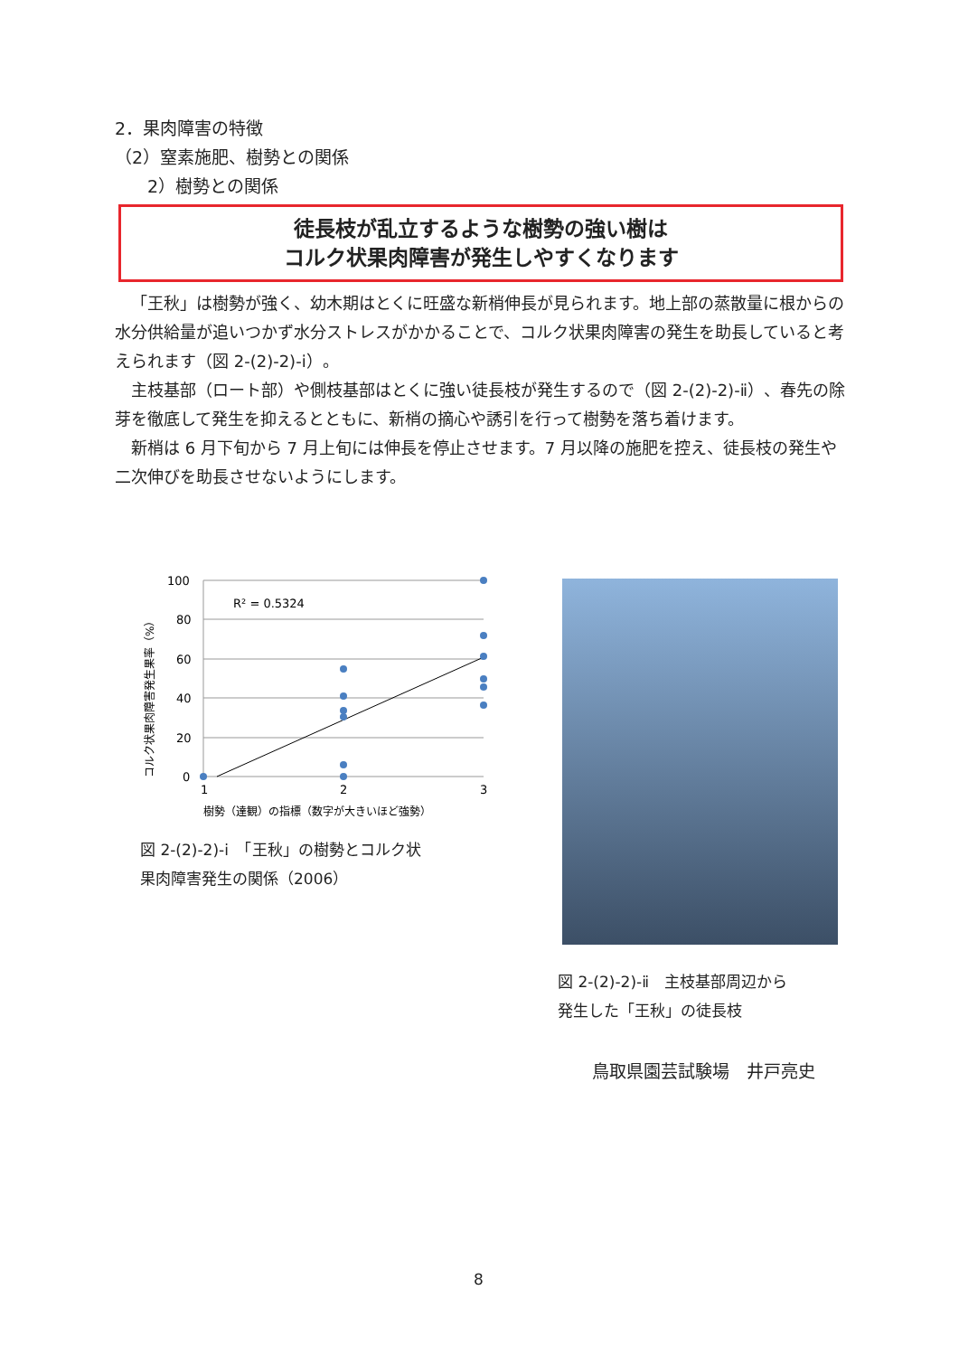2．果肉障害の特徴
（2）窒素施肥、樹勢との関係
2）樹勢との関係
徒長枝が乱立するような樹勢の強い樹は
コルク状果肉障害が発生しやすくなります
「王秋」は樹勢が強く、幼木期はとくに旺盛な新梢伸長が見られます。地上部の蒸散量に根からの水分供給量が追いつかず水分ストレスがかかることで、コルク状果肉障害の発生を助長していると考えられます（図 2-(2)-2)-ⅰ）。
主枝基部（ロート部）や側枝基部はとくに強い徒長枝が発生するので（図 2-(2)-2)-ⅱ）、春先の除芽を徹底して発生を抑えるとともに、新梢の摘心や誘引を行って樹勢を落ち着けます。
新梢は 6 月下旬から 7 月上旬には伸長を停止させます。7 月以降の施肥を控え、徒長枝の発生や二次伸びを助長させないようにします。
コルク状果肉障害発生果率（%）
100
80
60
40
20
0
1
2
3
R² = 0.5324
樹勢（達観）の指標（数字が大きいほど強勢）
図 2-(2)-2)-ⅰ　「王秋」の樹勢とコルク状
果肉障害発生の関係（2006）
図 2-(2)-2)-ⅱ　主枝基部周辺から
発生した「王秋」の徒長枝
鳥取県園芸試験場　井戸亮史
8